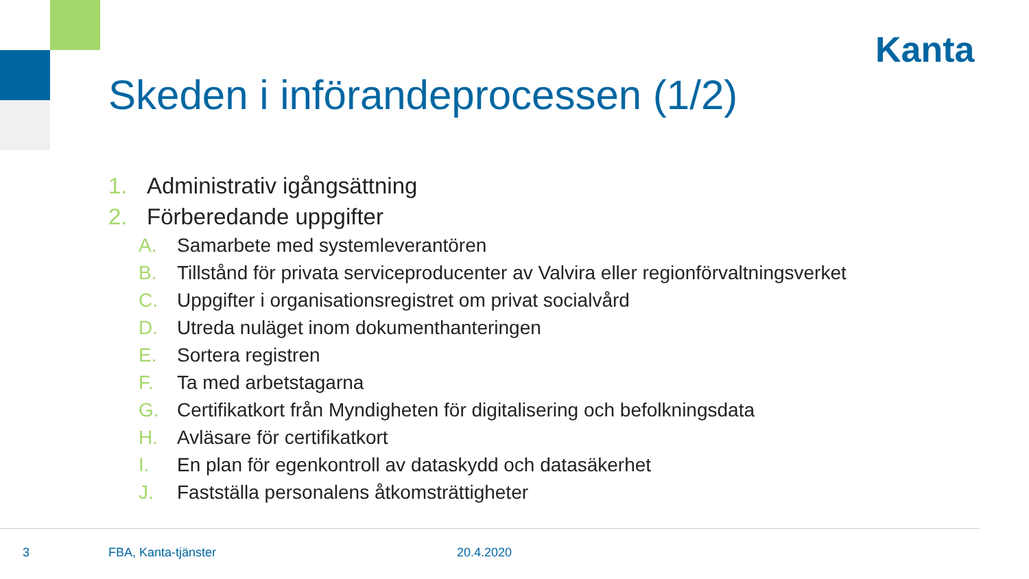Kanta
Skeden i införandeprocessen (1/2)
1. Administrativ igångsättning
2. Förberedande uppgifter
A. Samarbete med systemleverantören
B. Tillstånd för privata serviceproducenter av Valvira eller regionförvaltningsverket
C. Uppgifter i organisationsregistret om privat socialvård
D. Utreda nuläget inom dokumenthanteringen
E. Sortera registren
F. Ta med arbetstagarna
G. Certifikatkort från Myndigheten för digitalisering och befolkningsdata
H. Avläsare för certifikatkort
I. En plan för egenkontroll av dataskydd och datasäkerhet
J. Fastställa personalens åtkomsträttigheter
3 FBA, Kanta-tjänster 20.4.2020